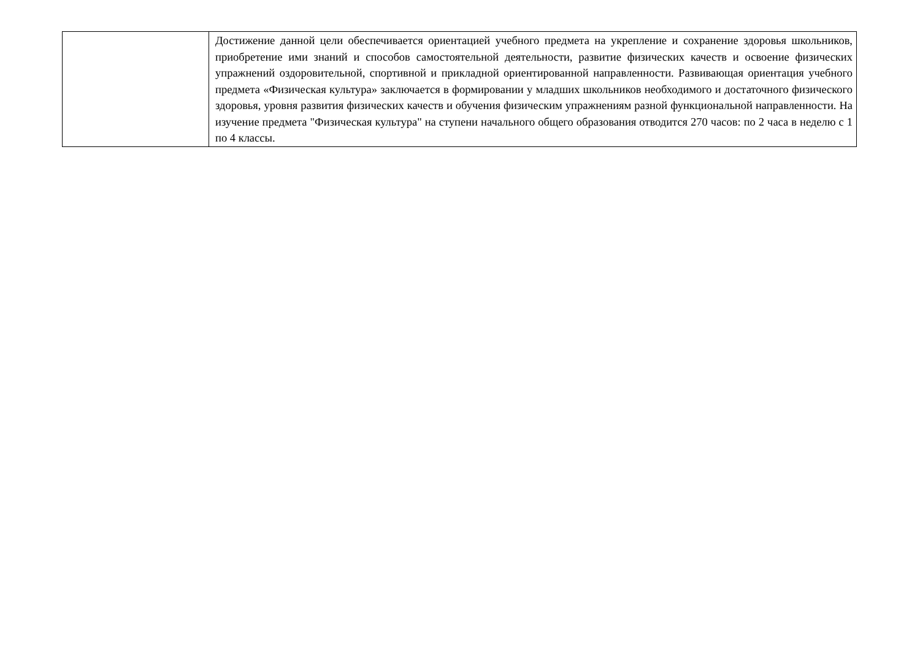| | Достижение данной цели обеспечивается ориентацией учебного предмета на укрепление и сохранение здоровья школьников, приобретение ими знаний и способов самостоятельной деятельности, развитие физических качеств и освоение физических упражнений оздоровительной, спортивной и прикладной ориентированной направленности. Развивающая ориентация учебного предмета «Физическая культура» заключается в формировании у младших школьников необходимого и достаточного физического здоровья, уровня развития физических качеств и обучения физическим упражнениям разной функциональной направленности. На изучение предмета "Физическая культура" на ступени начального общего образования отводится 270 часов: по 2 часа в неделю с 1 по 4 классы. |